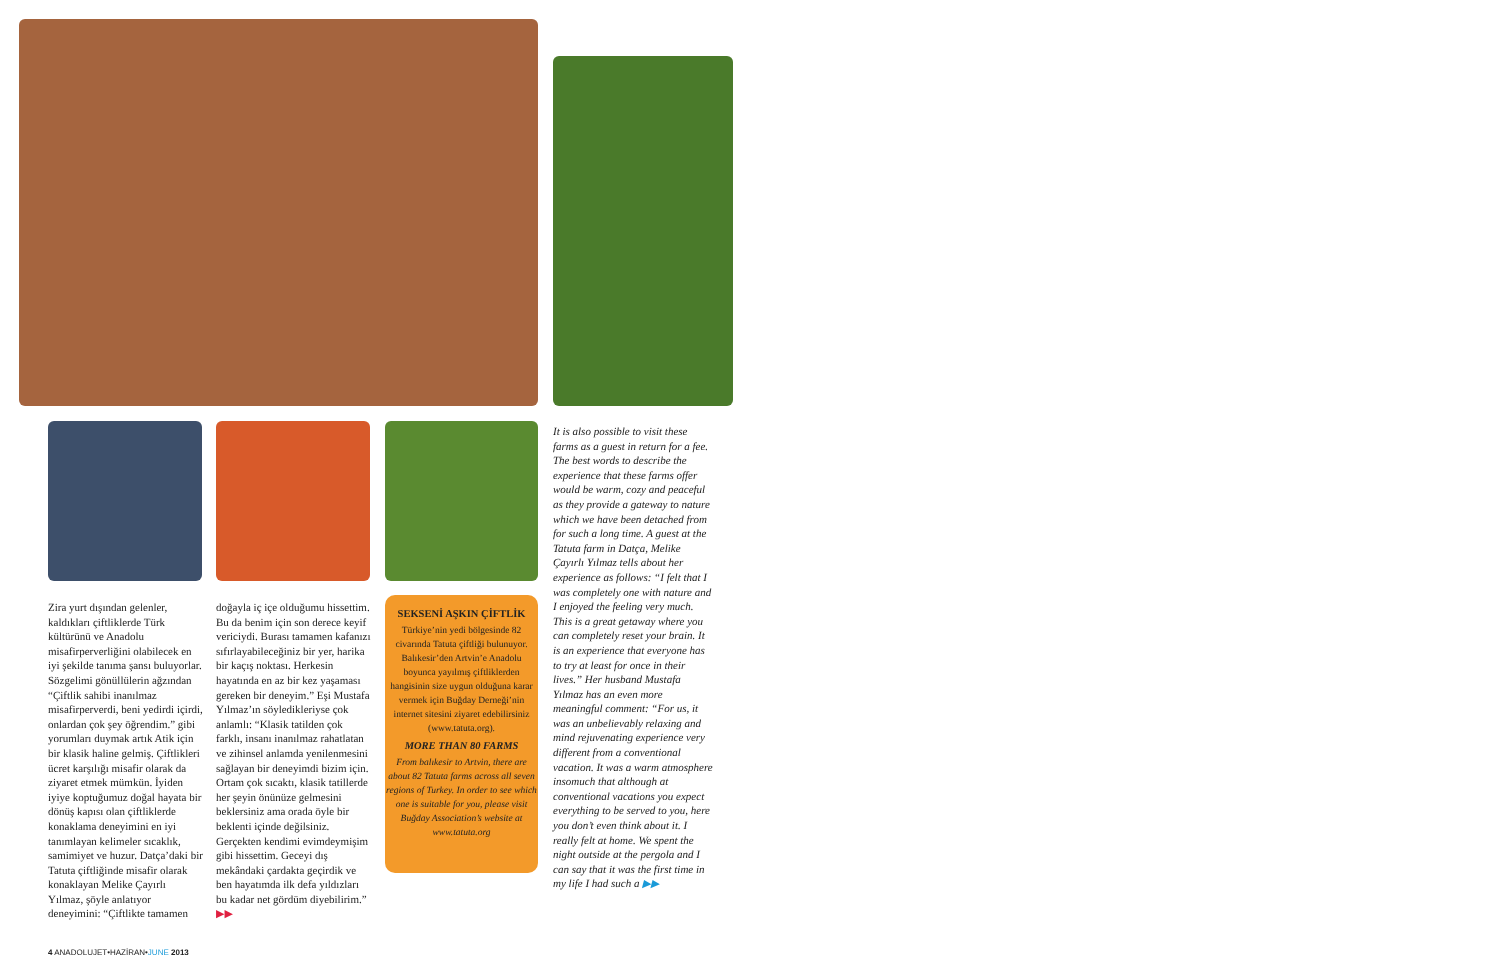Zira yurt dışından gelenler, kaldıkları çiftliklerde Türk kültürünü ve Anadolu misafirperverliğini olabilecek en iyi şekilde tanıma şansı buluyorlar. Sözgelimi gönüllülerin ağzından “Çiftlik sahibi inanılmaz misafirperverdi, beni yedirdi içirdi, onlardan çok şey öğrendim.” gibi yorumları duymak artık Atik için bir klasik haline gelmiş. Çiftlikleri ücret karşılığı misafir olarak da ziyaret etmek mümkün. İyiden iyiye koptuğumuz doğal hayata bir dönüş kapısı olan çiftliklerde konaklama deneyimini en iyi tanımlayan kelimeler sıcaklık, samimiyet ve huzur. Datça’daki bir Tatuta çiftliğinde misafir olarak konaklayan Melike Çayırlı Yılmaz, şöyle anlatıyor deneyimini: “Çiftlikte tamamen
doğayla iç içe olduğumu hissettim. Bu da benim için son derece keyif vericiydi. Burası tamamen kafanızı sıfırlayabileceğiniz bir yer, harika bir kaçış noktası. Herkesin hayatında en az bir kez yaşaması gereken bir deneyim.” Eşi Mustafa Yılmaz’ın söyledikleriyse çok anlamlı: “Klasik tatilden çok farklı, insanı inanılmaz rahatlatan ve zihinsel anlamda yenilenmesini sağlayan bir deneyimdi bizim için. Ortam çok sıcaktı, klasik tatillerde her şeyin önünüze gelmesini beklersiniz ama orada öyle bir beklenti içinde değilsiniz. Gerçekten kendimi evimdeymişim gibi hissettim. Geceyi dış mekândaki çardakta geçirdik ve ben hayatımda ilk defa yıldızları bu kadar net gördüm diyebilirim.” ▶▶
SEKSENİ AŞKIN ÇİFTLİK
Türkiye’nin yedi bölgesinde 82 civarında Tatuta çiftliği bulunuyor. Balıkesir’den Artvin’e Anadolu boyunca yayılmış çiftliklerden hangisinin size uygun olduğuna karar vermek için Buğday Derneği’nin internet sitesini ziyaret edebilirsiniz (www.tatuta.org).
MORE THAN 80 FARMS
From balıkesir to Artvin, there are about 82 Tatuta farms across all seven regions of Turkey. In order to see which one is suitable for you, please visit Buğday Association’s website at www.tatuta.org
It is also possible to visit these farms as a guest in return for a fee. The best words to describe the experience that these farms offer would be warm, cozy and peaceful as they provide a gateway to nature which we have been detached from for such a long time. A guest at the Tatuta farm in Datça, Melike Çayırlı Yılmaz tells about her experience as follows: “I felt that I was completely one with nature and I enjoyed the feeling very much. This is a great getaway where you can completely reset your brain. It is an experience that everyone has to try at least for once in their lives.” Her husband Mustafa Yılmaz has an even more meaningful comment: “For us, it was an unbelievably relaxing and mind rejuvenating experience very different from a conventional vacation. It was a warm atmosphere insomuch that although at conventional vacations you expect everything to be served to you, here you don’t even think about it. I really felt at home. We spent the night outside at the pergola and I can say that it was the first time in my life I had such a ▶▶
4 ANADOLUJET•HAZİRAN•JUNE 2013